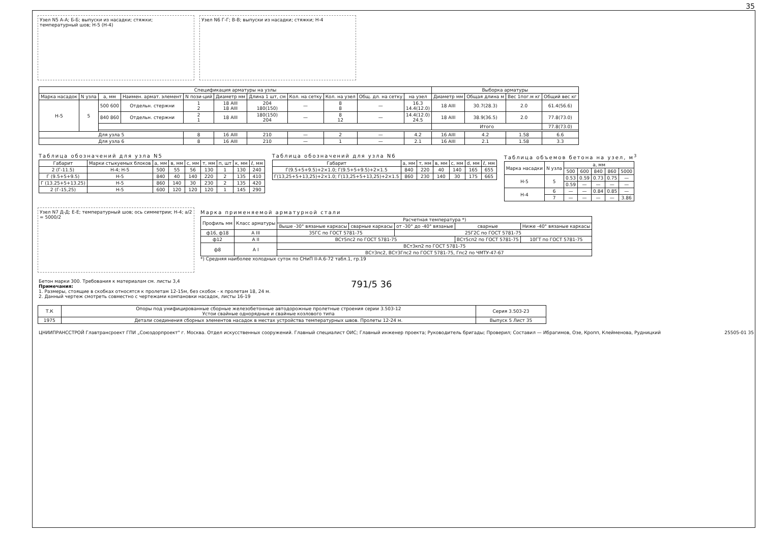35
Узел N5 А-А; Б-Б; выпуски из насадки; стяжки; температурный шов; Н-5 (Н-4)
Узел N6 Г-Г; В-В; выпуски из насадки; стяжки; Н-4
| Спецификация арматуры на узлы | | | | | | | | | | | Выборка арматуры | | | |
| --- | --- | --- | --- | --- | --- | --- | --- | --- | --- | --- | --- | --- | --- | --- |
| Марка насадок | N узла | а, мм | Наимен. армат. элемент | N пози-ций | Диаметр мм | Длина 1 шт, см | Кол. на сетку | Кол. на узел | Общ. дл. на сетку | на узел | Диаметр мм | Общая длина м | Вес 1пог.м кг | Общий вес кг |
| Н-5 | 5 | 500 600 | Отдельн. стержни | 1 2 | 18 АIII 18 АIII | 204 180(150) | — | 8 8 | — | 16.3 14.4(12.0) | 18 АIII | 30.7(28.3) | 2.0 | 61.4(56.6) |
| | | 840 860 | Отдельн. стержни | 2 1 | 18 АIII | 180(150) 204 | — | 8 12 | — | 14.4(12.0) 24.5 | 18 АIII | 38.9(36.5) | 2.0 | 77.8(73.0) |
| | | | | | | | | | | | Итого | | | 77.8(73.0) |
| Для узла 5 | | | | 8 | 16 АIII | 210 | — | 2 | — | 4.2 | 16 АIII | 4.2 | 1.58 | 6.6 |
| Для узла 6 | | | | 8 | 16 АIII | 210 | — | 1 | — | 2.1 | 16 АIII | 2.1 | 1.58 | 3.3 |
Таблица обозначений для узла N5
| Габарит | Марки стыкуемых блоков | а, мм | в, мм | с, мм | т, мм | п, шт | к, мм | ℓ, мм |
| --- | --- | --- | --- | --- | --- | --- | --- | --- |
| 2 (Г-11.5) | Н-4; Н-5 | 500 | 55 | 56 | 130 | 1 | 130 | 240 |
| Г (9.5+5+9.5) | Н-5 | 840 | 40 | 140 | 220 | 2 | 135 | 410 |
| Г (13.25+5+13.25) | Н-5 | 860 | 140 | 30 | 230 | 2 | 135 | 420 |
| 2 (Г-15,25) | Н-5 | 600 | 120 | 120 | 120 | 1 | 145 | 290 |
Таблица обозначений для узла N6
| Габарит | а, мм | т, мм | в, мм | с, мм | d, мм | ℓ, мм |
| --- | --- | --- | --- | --- | --- | --- |
| Г(9.5+5+9.5)+2×1.0; Г(9.5+5+9.5)+2×1.5 | 840 | 220 | 40 | 140 | 165 | 655 |
| Г(13,25+5+13,25)+2×1.0; Г(13,25+5+13,25)+2×1.5 | 860 | 230 | 140 | 30 | 175 | 665 |
Таблица объемов бетона на узел, м<sup>3</sup>
| Марка насадки | N узла | а, мм | | | | |
| --- | --- | --- | --- | --- | --- | --- |
| | | 500 | 600 | 840 | 860 | 5000 |
| Н-5 | 5 | 0.53 | 0.59 | 0.73 | 0.75 | — |
| | | 0.59 | — | — | — | — |
| Н-4 | 6 | — | — | 0.84 | 0.85 | — |
| | 7 | — | — | — | — | 3.86 |
Узел N7 Д-Д; Е-Е; температурный шов; ось симметрии; Н-4; а/2 = 5000/2
Марка применяемой арматурной стали
| Профиль мм | Класс арматуры | Расчетная температура *) | | | | |
| --- | --- | --- | --- | --- | --- | --- |
| | | Выше -30° вязаные каркасы | сварные каркасы | от -30° до -40° вязаные | сварные | Ниже -40° вязаные каркасы |
| ф16, ф18 | А III | 35ГС по ГОСТ 5781-75 | | 25Г2С по ГОСТ 5781-75 | | |
| ф12 | А II | ВСт5пс2 по ГОСТ 5781-75 | | | ВСт5сп2 по ГОСТ 5781-75 | 10ГТ по ГОСТ 5781-75 |
| ф8 | А I | ВСт3кп2 по ГОСТ 5781-75 | | | | |
| | | ВСт3пс2, ВСт3Гпс2 по ГОСТ 5781-75, Гпс2 по ЧМТУ-47-67 | | | | |
*) Средняя наиболее холодных суток по СНиП II-А.6-72 табл.1, гр.19
Бетон марки 300. Требования к материалам см. листы 3,4
Примечания:
1. Размеры, стоящие в скобках относятся к пролетам 12-15м, без скобок - к пролетам 18, 24 м.
2. Данный чертеж смотреть совместно с чертежами компановки насадок, листы 16-19
791/5 36
| Т.К | Опоры под унифицированные сборные железобетонные автодорожные пролетные строения серии 3.503-12 Устои свайные однорядные и свайные козлового типа | Серия 3.503-23 |
| 1975 | Детали соединения сборных элементов насадок в местах устройства температурных швов. Пролеты 12-24 м. | Выпуск 5 Лист 35 |
ЦНИИПРАНССТРОЙ Главтрансроект ГПИ „Союздорпроект" г. Москва. Отдел искусственных сооружений. Главный специалист ОИС; Главный инженер проекта; Руководитель бригады; Проверил; Составил — Ибрагимов, Озе, Кропп, Клейменова, Рудницкий
25505-01 35